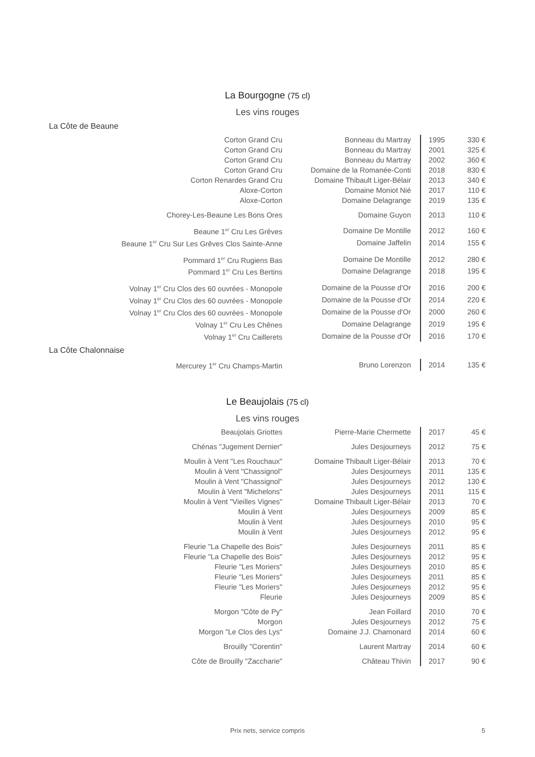La Bourgogne (75 cl)
Les vins rouges
La Côte de Beaune
| Corton Grand Cru | Bonneau du Martray | 1995 | 330 € |
| Corton Grand Cru | Bonneau du Martray | 2001 | 325 € |
| Corton Grand Cru | Bonneau du Martray | 2002 | 360 € |
| Corton Grand Cru | Domaine de la Romanée-Conti | 2018 | 830 € |
| Corton Renardes Grand Cru | Domaine Thibault Liger-Bélair | 2013 | 340 € |
| Aloxe-Corton | Domaine Moniot Nié | 2017 | 110 € |
| Aloxe-Corton | Domaine Delagrange | 2019 | 135 € |
| Chorey-Les-Beaune Les Bons Ores | Domaine Guyon | 2013 | 110 € |
| Beaune 1<sup>er</sup> Cru Les Grêves | Domaine De Montille | 2012 | 160 € |
| Beaune 1<sup>er</sup> Cru Sur Les Grêves Clos Sainte-Anne | Domaine Jaffelin | 2014 | 155 € |
| Pommard 1<sup>er</sup> Cru Rugiens Bas | Domaine De Montille | 2012 | 280 € |
| Pommard 1<sup>er</sup> Cru Les Bertins | Domaine Delagrange | 2018 | 195 € |
| Volnay 1<sup>er</sup> Cru Clos des 60 ouvrées - Monopole | Domaine de la Pousse d'Or | 2016 | 200 € |
| Volnay 1<sup>er</sup> Cru Clos des 60 ouvrées - Monopole | Domaine de la Pousse d'Or | 2014 | 220 € |
| Volnay 1<sup>er</sup> Cru Clos des 60 ouvrées - Monopole | Domaine de la Pousse d'Or | 2000 | 260 € |
| Volnay 1<sup>er</sup> Cru Les Chênes | Domaine Delagrange | 2019 | 195 € |
| Volnay 1<sup>er</sup> Cru Caillerets | Domaine de la Pousse d'Or | 2016 | 170 € |
La Côte Chalonnaise
| Mercurey 1<sup>er</sup> Cru Champs-Martin | Bruno Lorenzon | 2014 | 135 € |
Le Beaujolais (75 cl)
Les vins rouges
| Beaujolais Griottes | Pierre-Marie Chermette | 2017 | 45 € |
| Chénas "Jugement Dernier" | Jules Desjourneys | 2012 | 75 € |
| Moulin à Vent "Les Rouchaux" | Domaine Thibault Liger-Bélair | 2013 | 70 € |
| Moulin à Vent "Chassignol" | Jules Desjourneys | 2011 | 135 € |
| Moulin à Vent "Chassignol" | Jules Desjourneys | 2012 | 130 € |
| Moulin à Vent "Michelons" | Jules Desjourneys | 2011 | 115 € |
| Moulin à Vent "Vieilles Vignes" | Domaine Thibault Liger-Bélair | 2013 | 70 € |
| Moulin à Vent | Jules Desjourneys | 2009 | 85 € |
| Moulin à Vent | Jules Desjourneys | 2010 | 95 € |
| Moulin à Vent | Jules Desjourneys | 2012 | 95 € |
| Fleurie "La Chapelle des Bois" | Jules Desjourneys | 2011 | 85 € |
| Fleurie "La Chapelle des Bois" | Jules Desjourneys | 2012 | 95 € |
| Fleurie "Les Moriers" | Jules Desjourneys | 2010 | 85 € |
| Fleurie "Les Moriers" | Jules Desjourneys | 2011 | 85 € |
| Fleurie "Les Moriers" | Jules Desjourneys | 2012 | 95 € |
| Fleurie | Jules Desjourneys | 2009 | 85 € |
| Morgon "Côte de Py" | Jean Foillard | 2010 | 70 € |
| Morgon | Jules Desjourneys | 2012 | 75 € |
| Morgon "Le Clos des Lys" | Domaine J.J. Chamonard | 2014 | 60 € |
| Brouilly "Corentin" | Laurent Martray | 2014 | 60 € |
| Côte de Brouilly "Zaccharie" | Château Thivin | 2017 | 90 € |
Prix nets, service compris 5